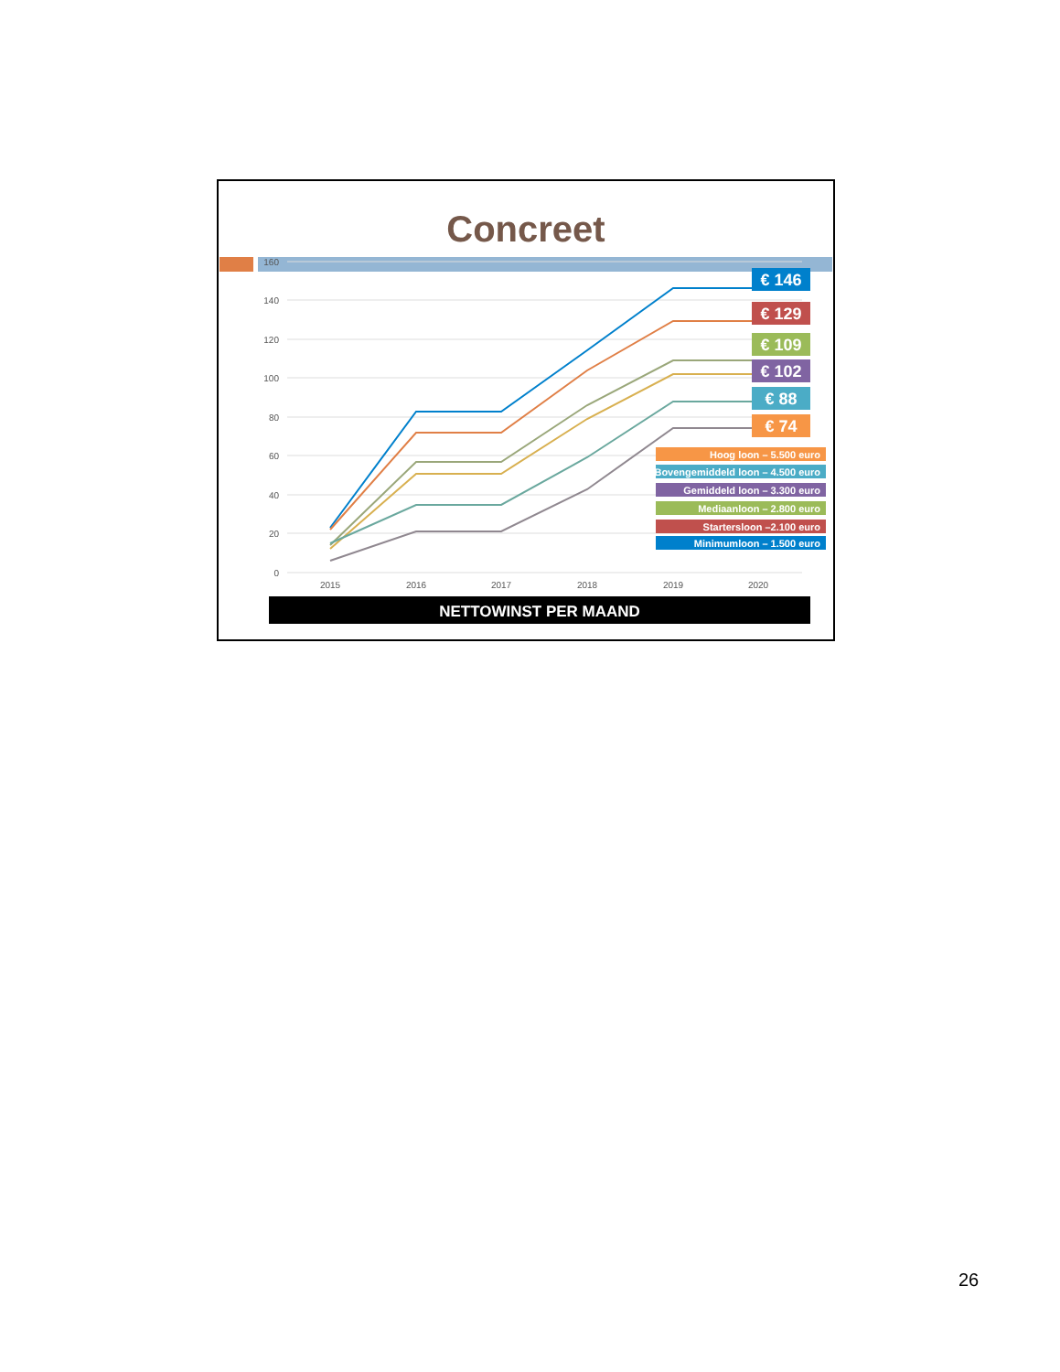Concreet
160
140
120
100
80
60
40
20
0
2015
2016
2017
2018
2019
2020
€ 146
€ 129
€ 109
€ 102
€ 88
€ 74
Hoog loon – 5.500 euro
Bovengemiddeld loon – 4.500 euro
Gemiddeld loon – 3.300 euro
Mediaanloon – 2.800 euro
Startersloon –2.100 euro
Minimumloon – 1.500 euro
NETTOWINST PER MAAND
26